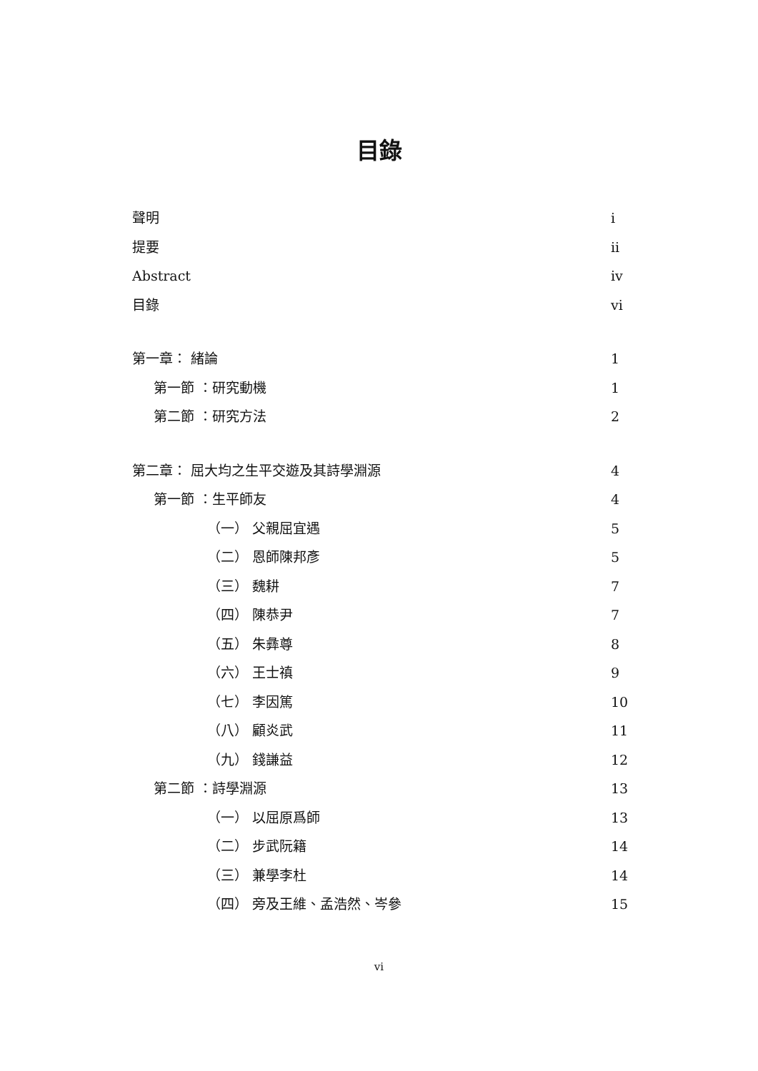目錄
聲明 i
提要 ii
Abstract iv
目錄 vi
第一章： 緒論 1
第一節 ：研究動機 1
第二節 ：研究方法 2
第二章： 屈大均之生平交遊及其詩學淵源 4
第一節 ：生平師友 4
（一） 父親屈宜遇 5
（二） 恩師陳邦彥 5
（三） 魏耕 7
（四） 陳恭尹 7
（五） 朱彝尊 8
（六） 王士禛 9
（七） 李因篤 10
（八） 顧炎武 11
（九） 錢謙益 12
第二節 ：詩學淵源 13
（一） 以屈原爲師 13
（二） 步武阮籍 14
（三） 兼學李杜 14
（四） 旁及王維、孟浩然、岑參 15
vi